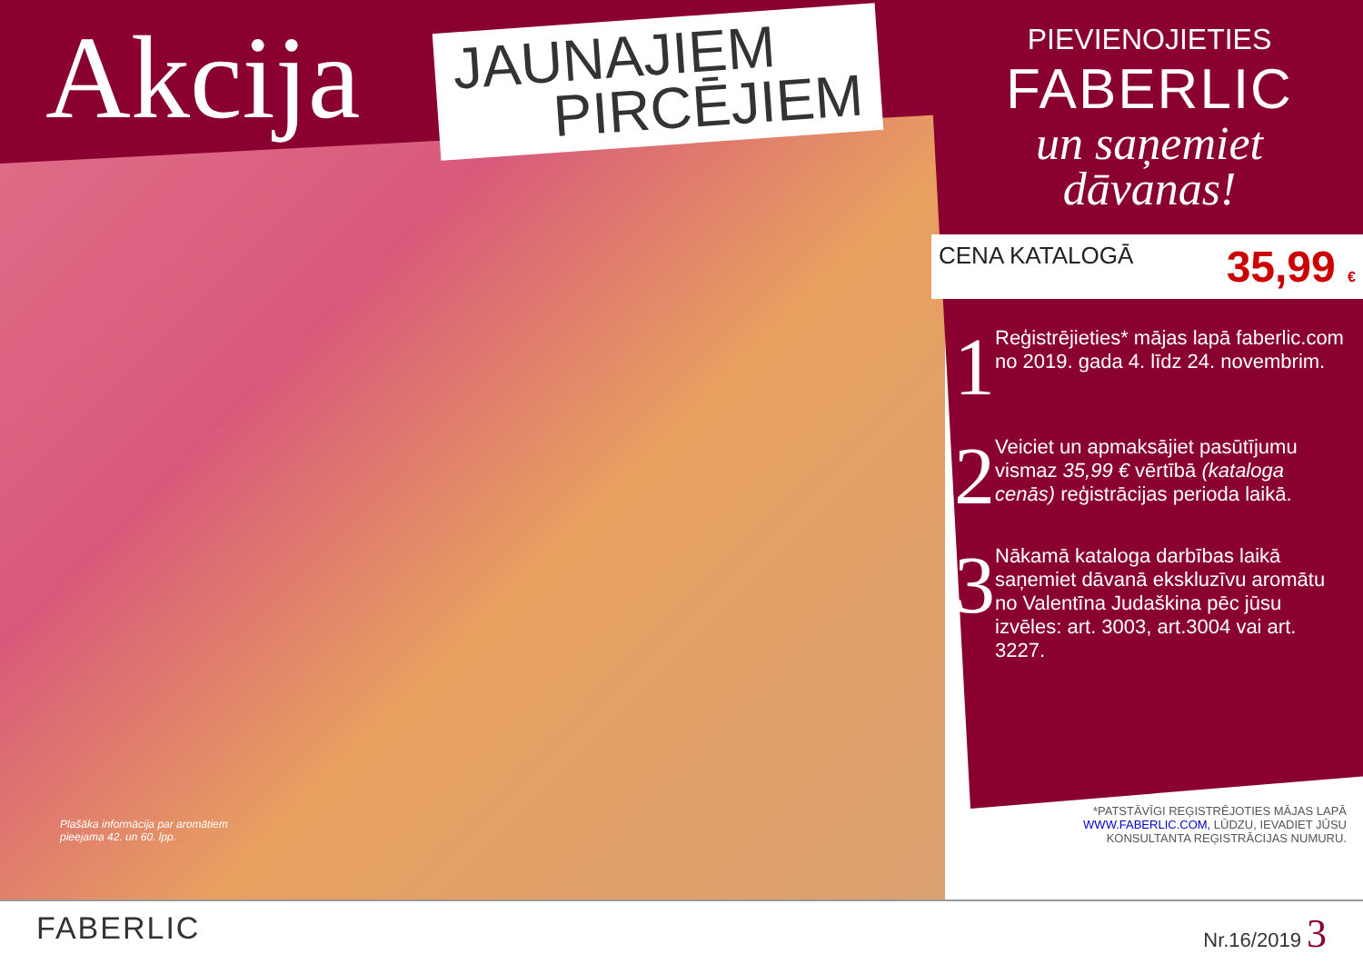Akcija
JAUNAJIEM
PIRCĒJIEM
Plašāka informācija par aromātiem
pieejama 42. un 60. lpp.
PIEVIENOJIETIES
FABERLIC
un saņemiet
dāvanas!
CENA KATALOGĀ 35,99 €
1
Reģistrējieties* mājas lapā faberlic.com no 2019. gada 4. līdz 24. novembrim.
2
Veiciet un apmaksājiet pasūtījumu vismaz 35,99 € vērtībā (kataloga cenās) reģistrācijas perioda laikā.
3
Nākamā kataloga darbības laikā saņemiet dāvanā ekskluzīvu aromātu no Valentīna Judaškina pēc jūsu izvēles: art. 3003, art.3004 vai art. 3227.
*PATSTĀVĪGI REĢISTRĒJOTIES MĀJAS LAPĀ WWW.FABERLIC.COM, LŪDZU, IEVADIET JŪSU KONSULTANTA REĢISTRĀCIJAS NUMURU.
FABERLIC
Nr.16/2019 3